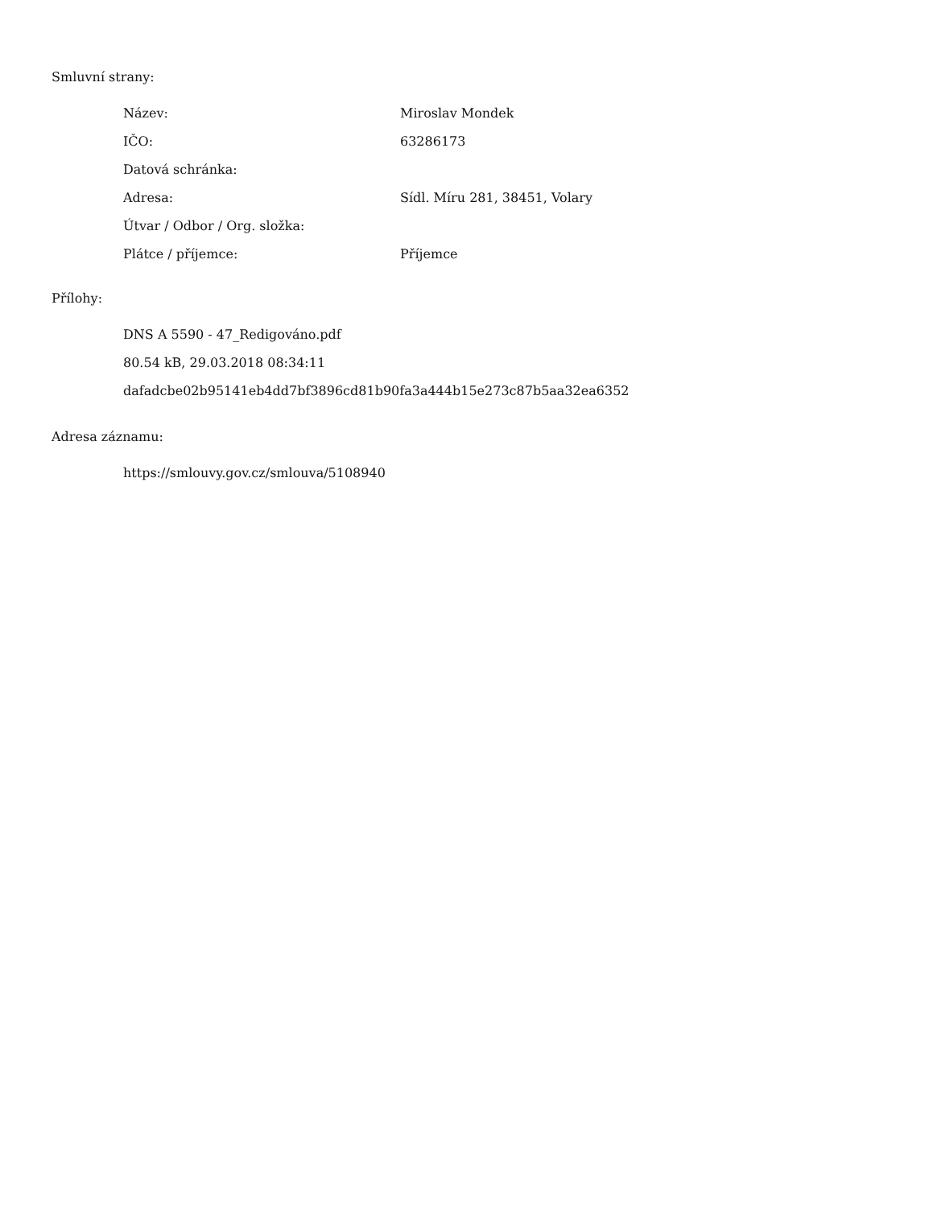Smluvní strany:
| Název: | Miroslav Mondek |
| IČO: | 63286173 |
| Datová schránka: | |
| Adresa: | Sídl. Míru 281, 38451, Volary |
| Útvar / Odbor / Org. složka: | |
| Plátce / příjemce: | Příjemce |
Přílohy:
DNS A 5590 - 47_Redigováno.pdf
80.54 kB, 29.03.2018 08:34:11
dafadcbe02b95141eb4dd7bf3896cd81b90fa3a444b15e273c87b5aa32ea6352
Adresa záznamu:
https://smlouvy.gov.cz/smlouva/5108940